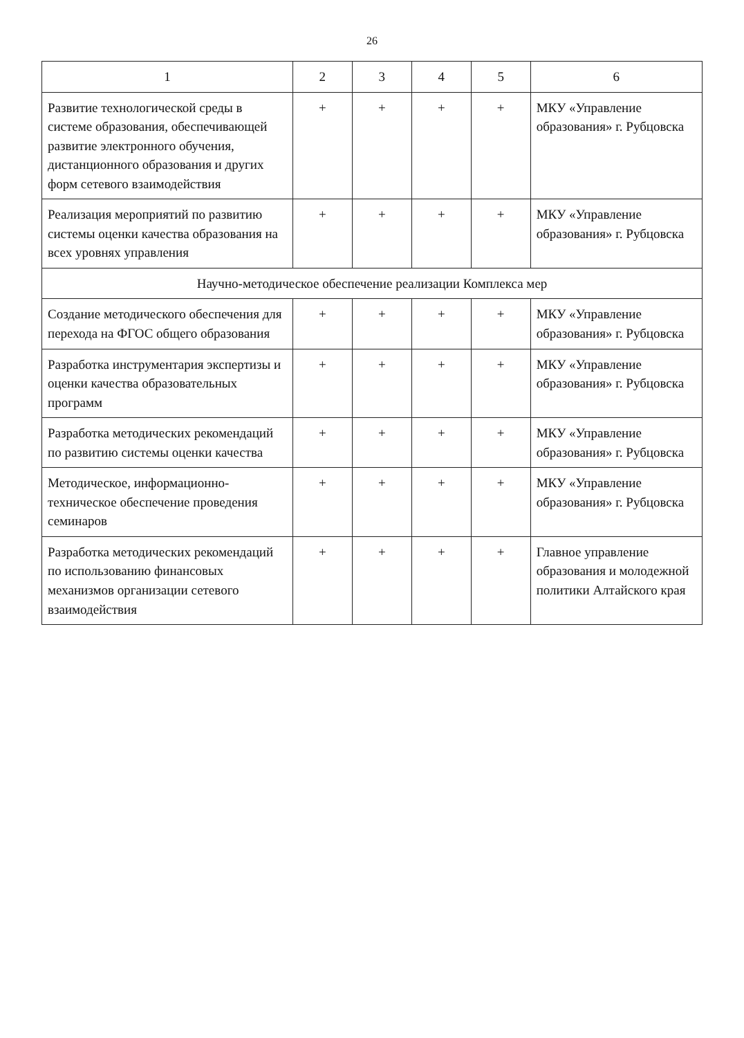26
| 1 | 2 | 3 | 4 | 5 | 6 |
| --- | --- | --- | --- | --- | --- |
| Развитие технологической среды в системе образования, обеспечивающей развитие электронного обучения, дистанционного образования и других форм сетевого взаимодействия | + | + | + | + | МКУ «Управление образования» г. Рубцовска |
| Реализация мероприятий по развитию системы оценки качества образования на всех уровнях управления | + | + | + | + | МКУ «Управление образования» г. Рубцовска |
| Научно-методическое обеспечение реализации Комплекса мер | | | | | |
| Создание методического обеспечения для перехода на ФГОС общего образования | + | + | + | + | МКУ «Управление образования» г. Рубцовска |
| Разработка инструментария экспертизы и оценки качества образовательных программ | + | + | + | + | МКУ «Управление образования» г. Рубцовска |
| Разработка методических рекомендаций по развитию системы оценки качества | + | + | + | + | МКУ «Управление образования» г. Рубцовска |
| Методическое, информационно-техническое обеспечение проведения семинаров | + | + | + | + | МКУ «Управление образования» г. Рубцовска |
| Разработка методических рекомендаций по использованию финансовых механизмов организации сетевого взаимодействия | + | + | + | + | Главное управление образования и молодежной политики Алтайского края |